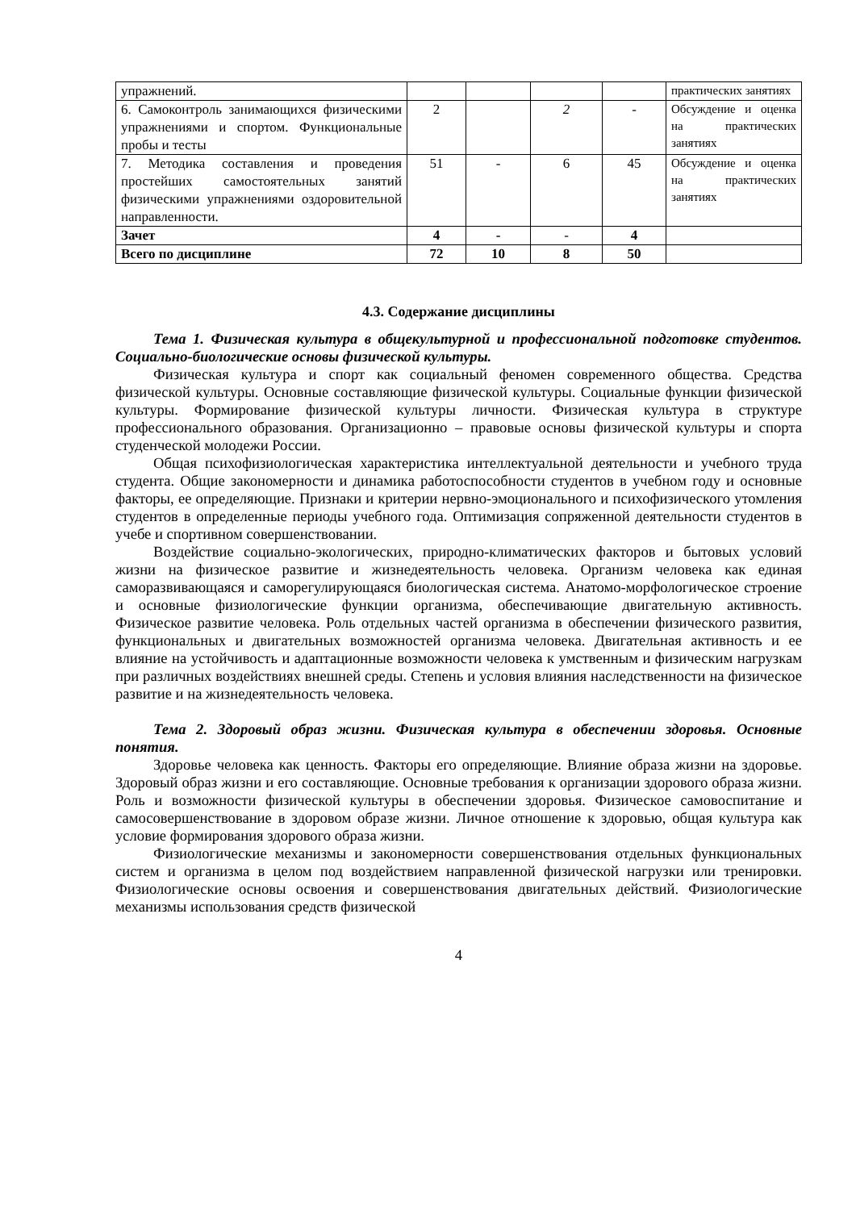| упражнений. | | | | | практических занятиях |
| 6. Самоконтроль занимающихся физическими упражнениями и спортом. Функциональные пробы и тесты | 2 | | 2 | - | Обсуждение и оценка на практических занятиях |
| 7. Методика составления и проведения простейших самостоятельных занятий физическими упражнениями оздоровительной направленности. | 51 | - | 6 | 45 | Обсуждение и оценка на практических занятиях |
| Зачет | 4 | - | - | 4 | |
| Всего по дисциплине | 72 | 10 | 8 | 50 | |
4.3. Содержание дисциплины
Тема 1. Физическая культура в общекультурной и профессиональной подготовке студентов. Социально-биологические основы физической культуры.
Физическая культура и спорт как социальный феномен современного общества. Средства физической культуры. Основные составляющие физической культуры. Социальные функции физической культуры. Формирование физической культуры личности. Физическая культура в структуре профессионального образования. Организационно – правовые основы физической культуры и спорта студенческой молодежи России.
Общая психофизиологическая характеристика интеллектуальной деятельности и учебного труда студента. Общие закономерности и динамика работоспособности студентов в учебном году и основные факторы, ее определяющие. Признаки и критерии нервно-эмоционального и психофизического утомления студентов в определенные периоды учебного года. Оптимизация сопряженной деятельности студентов в учебе и спортивном совершенствовании.
Воздействие социально-экологических, природно-климатических факторов и бытовых условий жизни на физическое развитие и жизнедеятельность человека. Организм человека как единая саморазвивающаяся и саморегулирующаяся биологическая система. Анатомо-морфологическое строение и основные физиологические функции организма, обеспечивающие двигательную активность. Физическое развитие человека. Роль отдельных частей организма в обеспечении физического развития, функциональных и двигательных возможностей организма человека. Двигательная активность и ее влияние на устойчивость и адаптационные возможности человека к умственным и физическим нагрузкам при различных воздействиях внешней среды. Степень и условия влияния наследственности на физическое развитие и на жизнедеятельность человека.
Тема 2. Здоровый образ жизни. Физическая культура в обеспечении здоровья. Основные понятия.
Здоровье человека как ценность. Факторы его определяющие. Влияние образа жизни на здоровье. Здоровый образ жизни и его составляющие. Основные требования к организации здорового образа жизни. Роль и возможности физической культуры в обеспечении здоровья. Физическое самовоспитание и самосовершенствование в здоровом образе жизни. Личное отношение к здоровью, общая культура как условие формирования здорового образа жизни.
Физиологические механизмы и закономерности совершенствования отдельных функциональных систем и организма в целом под воздействием направленной физической нагрузки или тренировки. Физиологические основы освоения и совершенствования двигательных действий. Физиологические механизмы использования средств физической
4